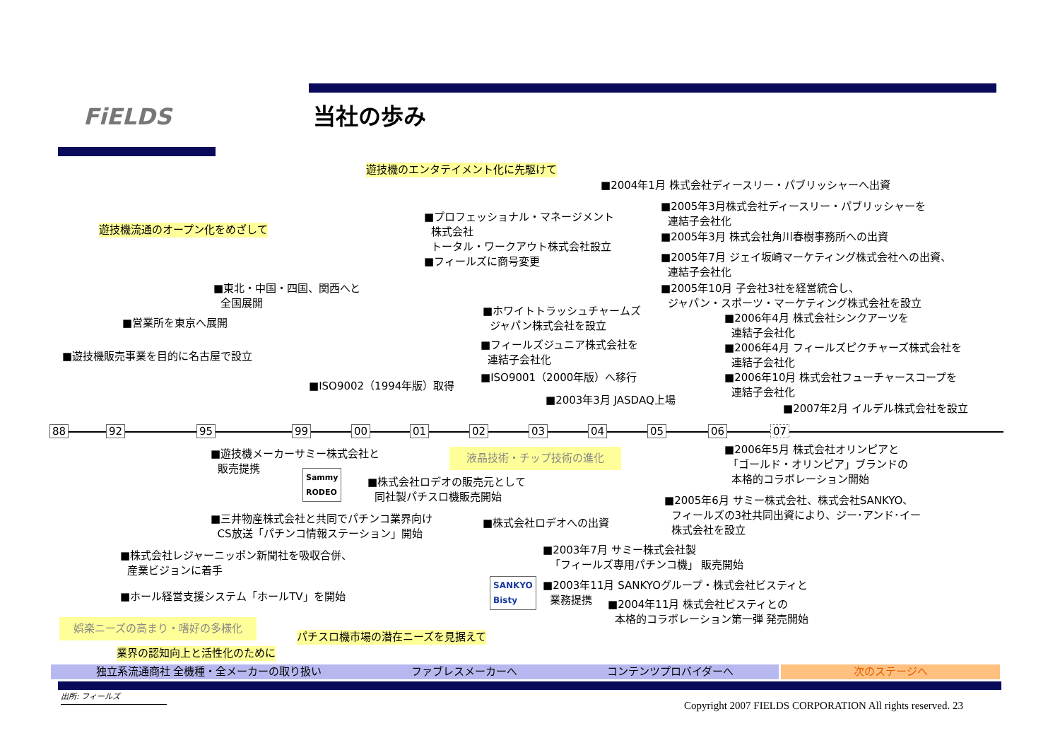FiELDS 当社の歩み
遊技機のエンタテイメント化に先駆けて
遊技機流通のオープン化をめざして
■2004年1月 株式会社ディースリー・パブリッシャーへ出資
■2005年3月株式会社ディースリー・パブリッシャーを
連結子会社化
■2005年3月 株式会社角川春樹事務所への出資
■2005年7月 ジェイ坂崎マーケティング株式会社への出資、
連結子会社化
■2005年10月 子会社3社を経営統合し、
ジャパン・スポーツ・マーケティング株式会社を設立
■2006年4月 株式会社シンクアーツを
連結子会社化
■2006年4月 フィールズピクチャーズ株式会社を
連結子会社化
■2006年10月 株式会社フューチャースコープを
連結子会社化
■2007年2月 イルデル株式会社を設立
■プロフェッショナル・マネージメント
株式会社
トータル・ワークアウト株式会社設立
■フィールズに商号変更
■東北・中国・四国、関西へと
全国展開
■営業所を東京へ展開
■遊技機販売事業を目的に名古屋で設立
■ホワイトトラッシュチャームズ
ジャパン株式会社を設立
■フィールズジュニア株式会社を
連結子会社化
■ISO9001（2000年版）へ移行
■ISO9002（1994年版）取得
■2003年3月 JASDAQ上場
88 92 95 99 00 01 02 03 04 05 06 07
■遊技機メーカーサミー株式会社と
販売提携
Sammy
RODEO
液晶技術・チップ技術の進化
■株式会社ロデオの販売元として
同社製パチスロ機販売開始
■2006年5月 株式会社オリンピアと
「ゴールド・オリンピア」ブランドの
本格的コラボレーション開始
■2005年6月 サミー株式会社、株式会社SANKYO、
フィールズの3社共同出資により、ジー･アンド･イー
株式会社を設立
■三井物産株式会社と共同でパチンコ業界向け
CS放送「パチンコ情報ステーション」開始
■株式会社ロデオへの出資
■2003年7月 サミー株式会社製
「フィールズ専用パチンコ機」 販売開始
■株式会社レジャーニッポン新聞社を吸収合併、
産業ビジョンに着手
SANKYO
Bisty
■2003年11月 SANKYOグループ・株式会社ビスティと
業務提携
■2004年11月 株式会社ビスティとの
本格的コラボレーション第一弾 発売開始
■ホール経営支援システム「ホールTV」を開始
娯楽ニーズの高まり・嗜好の多様化
パチスロ機市場の潜在ニーズを見据えて
業界の認知向上と活性化のために
独立系流通商社 全機種・全メーカーの取り扱い ファブレスメーカーへ コンテンツプロバイダーへ 次のステージへ
出所: フィールズ
Copyright 2007 FIELDS CORPORATION All rights reserved. 23